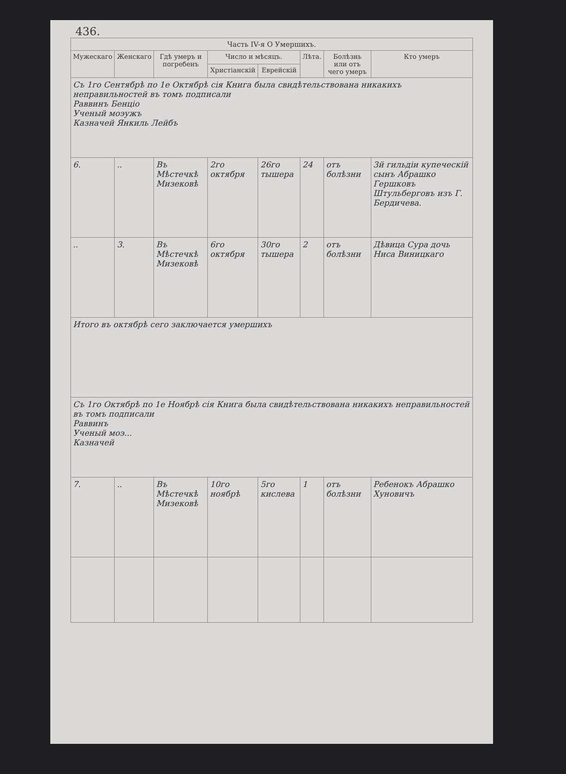436.
| Часть IV-я О Умершихъ. | | | | | | | |
| --- | --- | --- | --- | --- | --- | --- | --- |
| Мужескаго | Женскаго | Гдѣ умеръ и погребенъ | Число и мѣсяцъ. | | Лѣта. | Болѣзнь или отъ чего умеръ | Кто умеръ |
| | | | Христіанскій | Еврейскій | | | |
| Съ 1го Сентябрѣ по 1е Октябрѣ сія Книга была свидѣтельствована никакихъ неправильностей въ томъ подписали Раввинъ Бенціо Ученый моэужъ Казначей Янкиль Лейбъ | | | | | | | |
| 6. | .. | Въ Мѣстечкѣ Мизековѣ | 2го октября | 26го тышера | 24 | отъ болѣзни | 3й гильдіи купеческій сынъ Абрашко Гершковъ Штульберговъ изъ Г. Бердичева. |
| .. | 3. | Въ Мѣстечкѣ Мизековѣ | 6го октября | 30го тышера | 2 | отъ болѣзни | Дѣвица Сура дочь Ниса Виницкаго |
| Итого въ октябрѣ сего заключается умершихъ | | | | | | | |
| Съ 1го Октябрѣ по 1е Ноябрѣ сія Книга была свидѣтельствована никакихъ неправильностей въ томъ подписали Раввинъ Ученый моэ... Казначей | | | | | | | |
| 7. | .. | Въ Мѣстечкѣ Мизековѣ | 10го ноябрѣ | 5го кислева | 1 | отъ болѣзни | Ребенокъ Абрашко Хуновичъ |